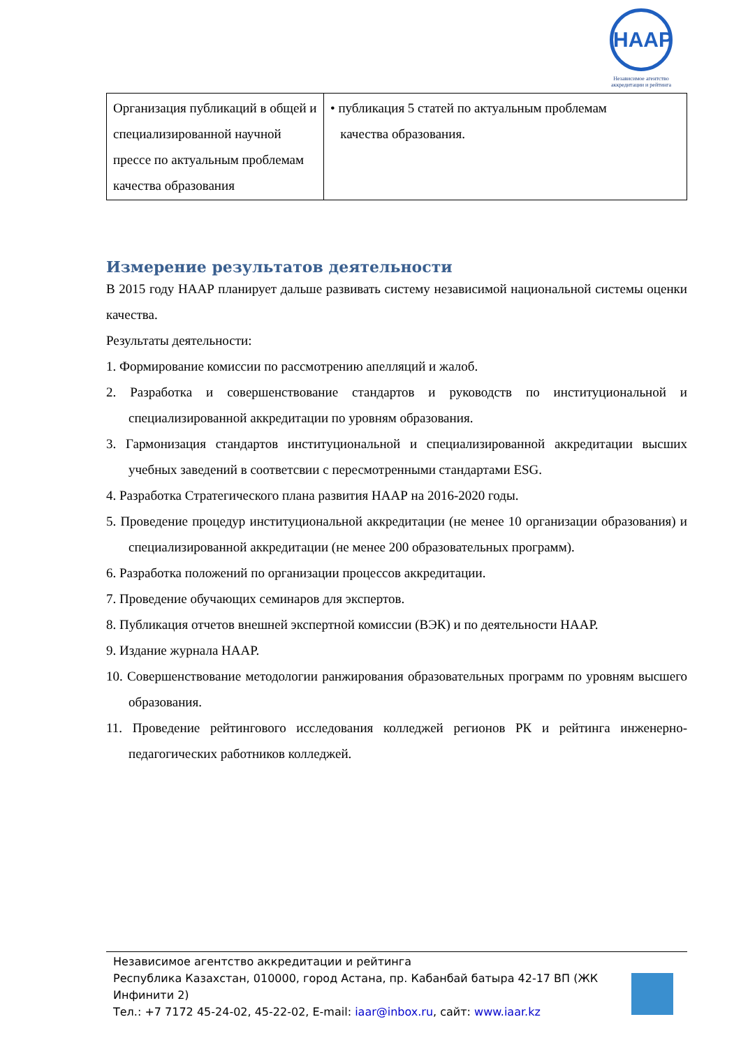НААР
Независимое агентство аккредитации и рейтинга
| Организация публикаций в общей и специализированной научной прессе по актуальным проблемам качества образования | • публикация 5 статей по актуальным проблемам качества образования. |
Измерение результатов деятельности
В 2015 году НААР планирует дальше развивать систему независимой национальной системы оценки качества.
Результаты деятельности:
1. Формирование комиссии по рассмотрению апелляций и жалоб.
2. Разработка и совершенствование стандартов и руководств по институциональной и специализированной аккредитации по уровням образования.
3. Гармонизация стандартов институциональной и специализированной аккредитации высших учебных заведений в соответсвии с пересмотренными стандартами ESG.
4. Разработка Стратегического плана развития НААР на 2016-2020 годы.
5. Проведение процедур институциональной аккредитации (не менее 10 организации образования) и специализированной аккредитации (не менее 200 образовательных программ).
6. Разработка положений по организации процессов аккредитации.
7. Проведение обучающих семинаров для экспертов.
8. Публикация отчетов внешней экспертной комиссии (ВЭК) и по деятельности НААР.
9. Издание журнала НААР.
10. Совершенствование методологии ранжирования образовательных программ по уровням высшего образования.
11. Проведение рейтингового исследования колледжей регионов РК и рейтинга инженерно-педагогических работников колледжей.
Независимое агентство аккредитации и рейтинга
Республика Казахстан, 010000, город Астана, пр. Кабанбай батыра 42-17 ВП (ЖК
Инфинити 2)
Тел.: +7 7172 45-24-02, 45-22-02, E-mail: iaar@inbox.ru, сайт: www.iaar.kz